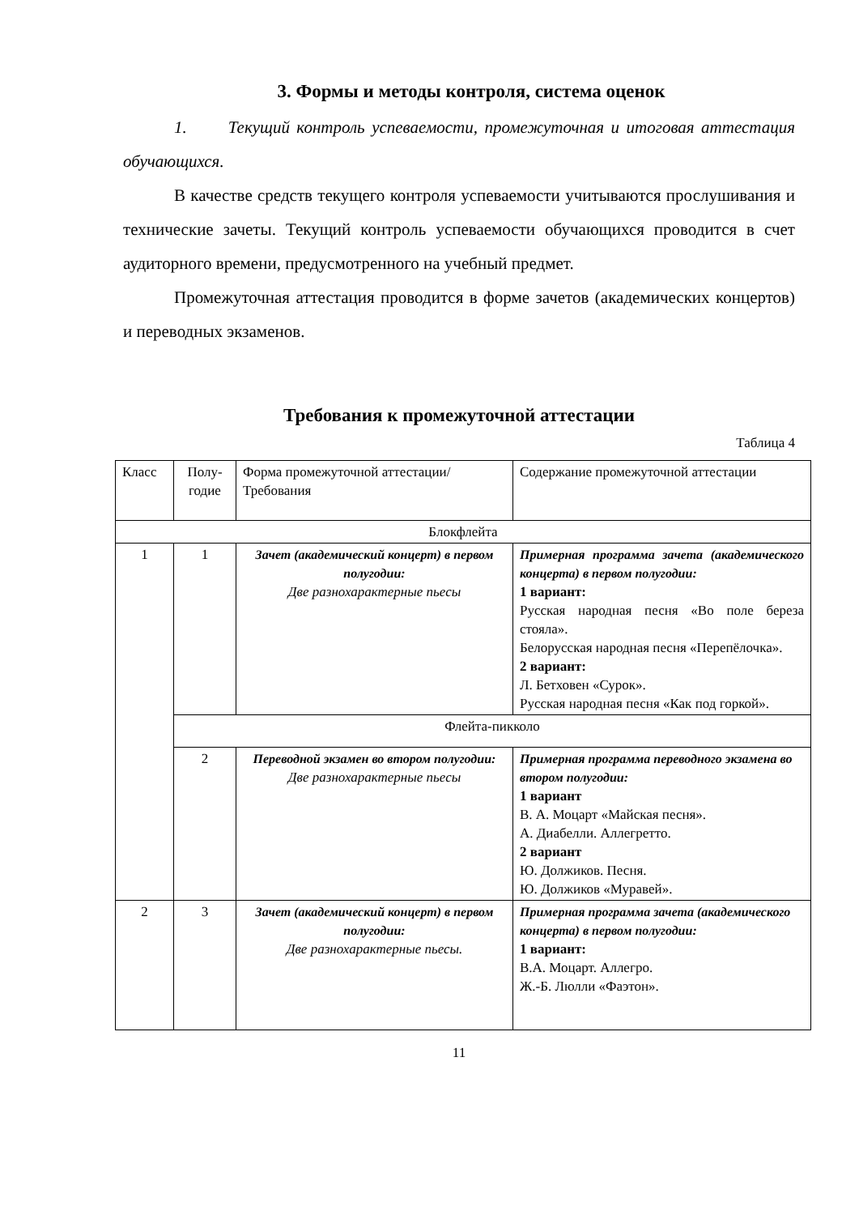3. Формы и методы контроля, система оценок
1. Текущий контроль успеваемости, промежуточная и итоговая аттестация обучающихся.
В качестве средств текущего контроля успеваемости учитываются прослушивания и технические зачеты. Текущий контроль успеваемости обучающихся проводится в счет аудиторного времени, предусмотренного на учебный предмет.
Промежуточная аттестация проводится в форме зачетов (академических концертов) и переводных экзаменов.
Требования к промежуточной аттестации
Таблица 4
| Класс | Полу- годие | Форма промежуточной аттестации/ Требования | Содержание промежуточной аттестации |
| Блокфлейта | | | |
| 1 | 1 | Зачет (академический концерт) в первом полугодии: Две разнохарактерные пьесы | Примерная программа зачета (академического концерта) в первом полугодии: 1 вариант: Русская народная песня «Во поле береза стояла». Белорусская народная песня «Перепёлочка». 2 вариант: Л. Бетховен «Сурок». Русская народная песня «Как под горкой». |
| | Флейта-пикколо | | |
| | 2 | Переводной экзамен во втором полугодии: Две разнохарактерные пьесы | Примерная программа переводного экзамена во втором полугодии: 1 вариант В. А. Моцарт «Майская песня». А. Диабелли. Аллегретто. 2 вариант Ю. Должиков. Песня. Ю. Должиков «Муравей». |
| 2 | 3 | Зачет (академический концерт) в первом полугодии: Две разнохарактерные пьесы. | Примерная программа зачета (академического концерта) в первом полугодии: 1 вариант: В.А. Моцарт. Аллегро. Ж.-Б. Люлли «Фаэтон». |
11